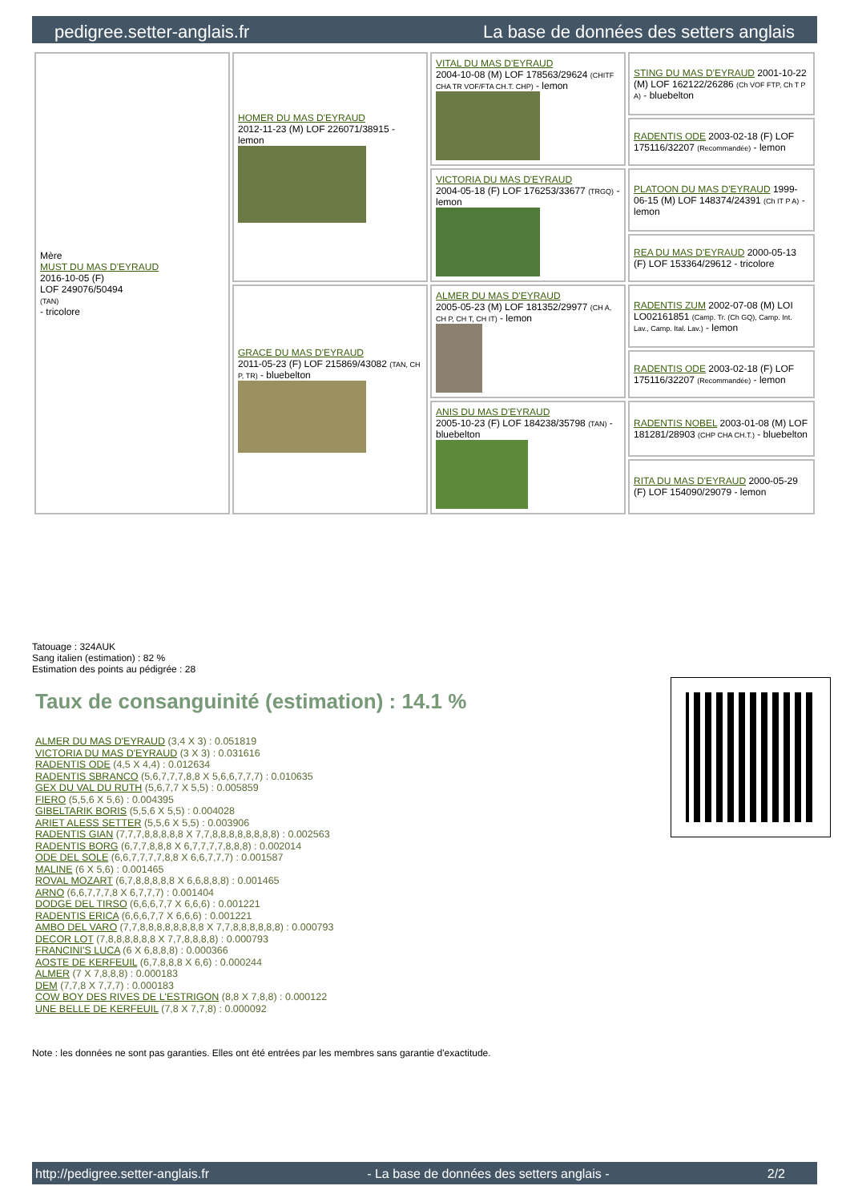pedigree.setter-anglais.fr La base de données des setters anglais
| Mère MUST DU MAS D'EYRAUD 2016-10-05 (F) LOF 249076/50494 (TAN) - tricolore | HOMER DU MAS D'EYRAUD 2012-11-23 (M) LOF 226071/38915 - lemon | VITAL DU MAS D'EYRAUD 2004-10-08 (M) LOF 178563/29624 (CHITF CHA TR VOF/FTA CH.T. CHP) - lemon | STING DU MAS D'EYRAUD 2001-10-22 (M) LOF 162122/26286 (Ch VOF FTP, Ch T P A) - bluebelton |
| | | | RADENTIS ODE 2003-02-18 (F) LOF 175116/32207 (Recommandée) - lemon |
| | | VICTORIA DU MAS D'EYRAUD 2004-05-18 (F) LOF 176253/33677 (TRGQ) - lemon | PLATOON DU MAS D'EYRAUD 1999-06-15 (M) LOF 148374/24391 (Ch IT P A) - lemon |
| | | | REA DU MAS D'EYRAUD 2000-05-13 (F) LOF 153364/29612 - tricolore |
| | GRACE DU MAS D'EYRAUD 2011-05-23 (F) LOF 215869/43082 (TAN, CH P, TR) - bluebelton | ALMER DU MAS D'EYRAUD 2005-05-23 (M) LOF 181352/29977 (CH A, CH P, CH T, CH IT) - lemon | RADENTIS ZUM 2002-07-08 (M) LOI LO02161851 (Camp. Tr. (Ch GQ), Camp. Int. Lav., Camp. Ital. Lav.) - lemon |
| | | | RADENTIS ODE 2003-02-18 (F) LOF 175116/32207 (Recommandée) - lemon |
| | | ANIS DU MAS D'EYRAUD 2005-10-23 (F) LOF 184238/35798 (TAN) - bluebelton | RADENTIS NOBEL 2003-01-08 (M) LOF 181281/28903 (CHP CHA CH.T.) - bluebelton |
| | | | RITA DU MAS D'EYRAUD 2000-05-29 (F) LOF 154090/29079 - lemon |
Tatouage : 324AUK
Sang italien (estimation) : 82 %
Estimation des points au pédigrée : 28
Taux de consanguinité (estimation) : 14.1 %
ALMER DU MAS D'EYRAUD (3,4 X 3) : 0.051819
VICTORIA DU MAS D'EYRAUD (3 X 3) : 0.031616
RADENTIS ODE (4,5 X 4,4) : 0.012634
RADENTIS SBRANCO (5,6,7,7,7,8,8 X 5,6,6,7,7,7) : 0.010635
GEX DU VAL DU RUTH (5,6,7,7 X 5,5) : 0.005859
FIERO (5,5,6 X 5,6) : 0.004395
GIBELTARIK BORIS (5,5,6 X 5,5) : 0.004028
ARIET ALESS SETTER (5,5,6 X 5,5) : 0.003906
RADENTIS GIAN (7,7,7,8,8,8,8,8 X 7,7,8,8,8,8,8,8,8,8) : 0.002563
RADENTIS BORG (6,7,7,8,8,8 X 6,7,7,7,7,8,8,8) : 0.002014
ODE DEL SOLE (6,6,7,7,7,7,8,8 X 6,6,7,7,7) : 0.001587
MALINE (6 X 5,6) : 0.001465
ROVAL MOZART (6,7,8,8,8,8,8 X 6,6,8,8,8) : 0.001465
ARNO (6,6,7,7,7,8 X 6,7,7,7) : 0.001404
DODGE DEL TIRSO (6,6,6,7,7 X 6,6,6) : 0.001221
RADENTIS ERICA (6,6,6,7,7 X 6,6,6) : 0.001221
AMBO DEL VARO (7,7,8,8,8,8,8,8,8,8 X 7,7,8,8,8,8,8,8) : 0.000793
DECOR LOT (7,8,8,8,8,8,8 X 7,7,8,8,8,8) : 0.000793
FRANCINI'S LUCA (6 X 6,8,8,8) : 0.000366
AOSTE DE KERFEUIL (6,7,8,8,8 X 6,6) : 0.000244
ALMER (7 X 7,8,8,8) : 0.000183
DEM (7,7,8 X 7,7,7) : 0.000183
COW BOY DES RIVES DE L'ESTRIGON (8,8 X 7,8,8) : 0.000122
UNE BELLE DE KERFEUIL (7,8 X 7,7,8) : 0.000092
Note : les données ne sont pas garanties. Elles ont été entrées par les membres sans garantie d'exactitude.
http://pedigree.setter-anglais.fr - La base de données des setters anglais - 2/2